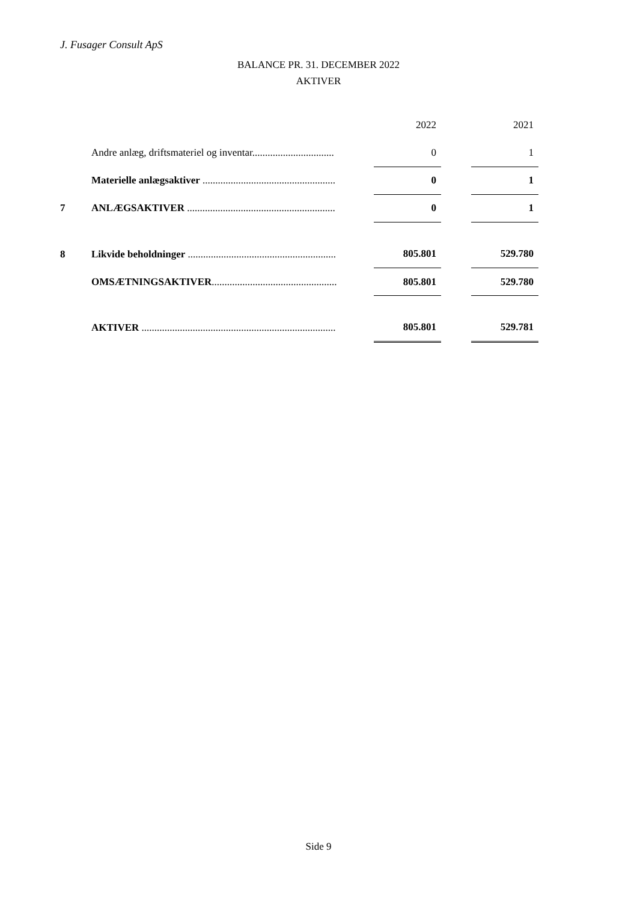J. Fusager Consult ApS
BALANCE PR. 31. DECEMBER 2022
AKTIVER
| | | 2022 | | 2021 |
| | Andre anlæg, driftsmateriel og inventar................................ | 0 | | 1 |
| | Materielle anlægsaktiver .................................................... | 0 | | 1 |
| 7 | ANLÆGSAKTIVER .......................................................... | 0 | | 1 |
| 8 | Likvide beholdninger .......................................................... | 805.801 | | 529.780 |
| | OMSÆTNINGSAKTIVER ................................................. | 805.801 | | 529.780 |
| | AKTIVER ............................................................................ | 805.801 | | 529.781 |
Side 9